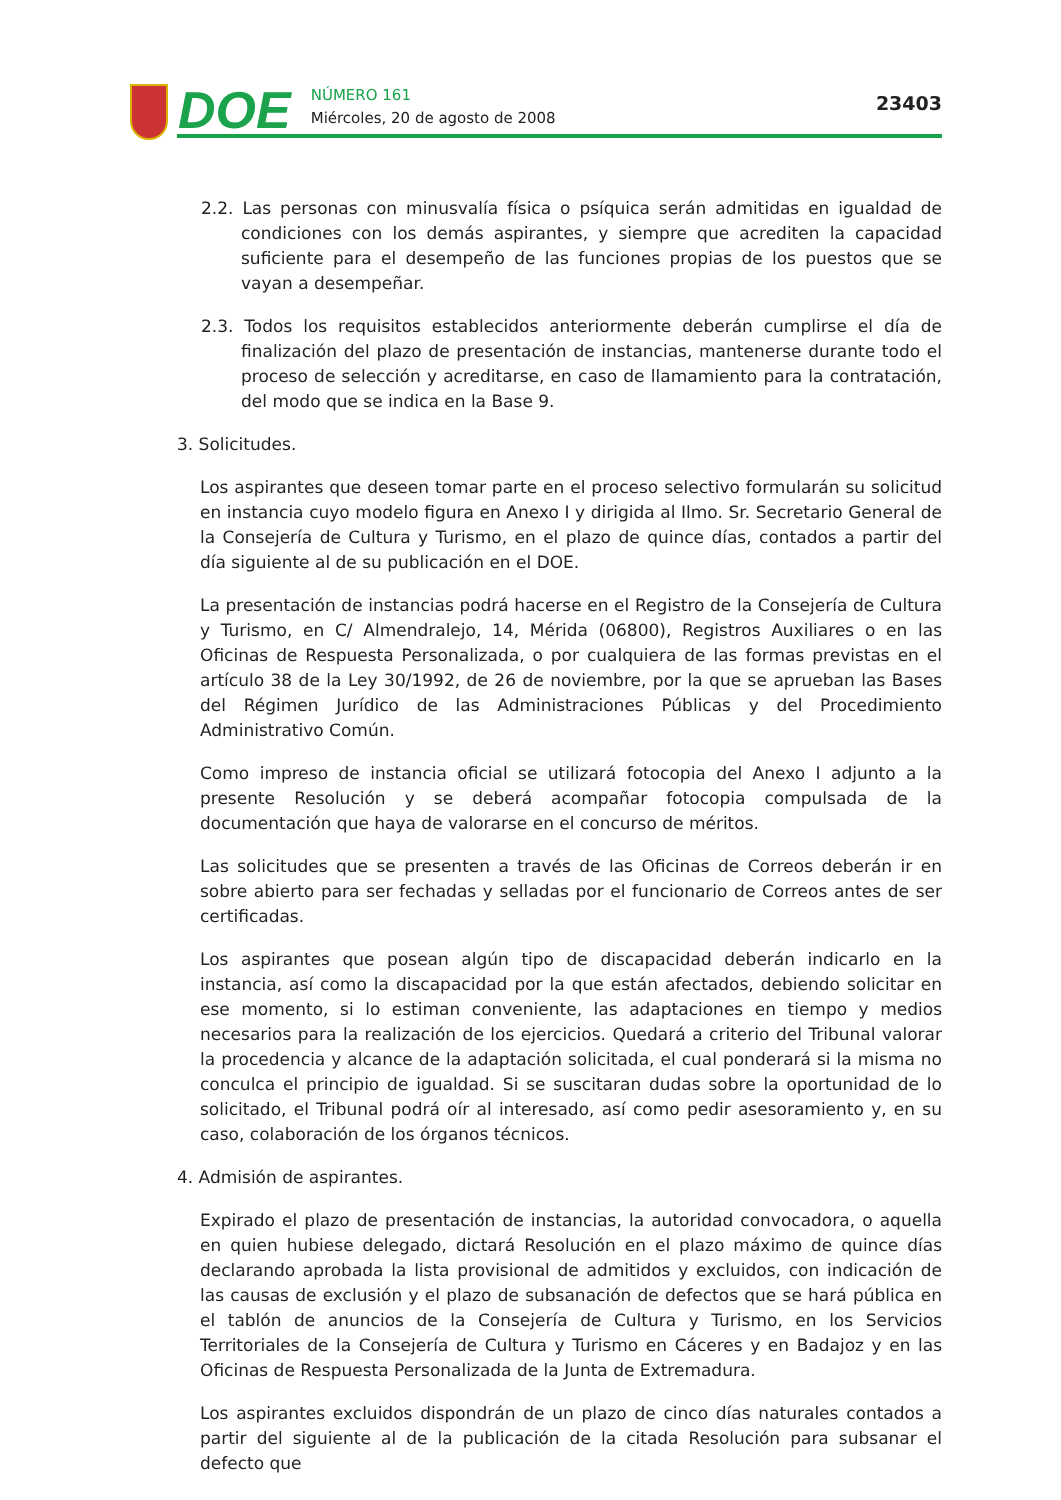DOE
NÚMERO 161
Miércoles, 20 de agosto de 2008
23403
2.2. Las personas con minusvalía física o psíquica serán admitidas en igualdad de condiciones con los demás aspirantes, y siempre que acrediten la capacidad suficiente para el desempeño de las funciones propias de los puestos que se vayan a desempeñar.
2.3. Todos los requisitos establecidos anteriormente deberán cumplirse el día de finalización del plazo de presentación de instancias, mantenerse durante todo el proceso de selección y acreditarse, en caso de llamamiento para la contratación, del modo que se indica en la Base 9.
3. Solicitudes.
Los aspirantes que deseen tomar parte en el proceso selectivo formularán su solicitud en instancia cuyo modelo figura en Anexo I y dirigida al Ilmo. Sr. Secretario General de la Consejería de Cultura y Turismo, en el plazo de quince días, contados a partir del día siguiente al de su publicación en el DOE.
La presentación de instancias podrá hacerse en el Registro de la Consejería de Cultura y Turismo, en C/ Almendralejo, 14, Mérida (06800), Registros Auxiliares o en las Oficinas de Respuesta Personalizada, o por cualquiera de las formas previstas en el artículo 38 de la Ley 30/1992, de 26 de noviembre, por la que se aprueban las Bases del Régimen Jurídico de las Administraciones Públicas y del Procedimiento Administrativo Común.
Como impreso de instancia oficial se utilizará fotocopia del Anexo I adjunto a la presente Resolución y se deberá acompañar fotocopia compulsada de la documentación que haya de valorarse en el concurso de méritos.
Las solicitudes que se presenten a través de las Oficinas de Correos deberán ir en sobre abierto para ser fechadas y selladas por el funcionario de Correos antes de ser certificadas.
Los aspirantes que posean algún tipo de discapacidad deberán indicarlo en la instancia, así como la discapacidad por la que están afectados, debiendo solicitar en ese momento, si lo estiman conveniente, las adaptaciones en tiempo y medios necesarios para la realización de los ejercicios. Quedará a criterio del Tribunal valorar la procedencia y alcance de la adaptación solicitada, el cual ponderará si la misma no conculca el principio de igualdad. Si se suscitaran dudas sobre la oportunidad de lo solicitado, el Tribunal podrá oír al interesado, así como pedir asesoramiento y, en su caso, colaboración de los órganos técnicos.
4. Admisión de aspirantes.
Expirado el plazo de presentación de instancias, la autoridad convocadora, o aquella en quien hubiese delegado, dictará Resolución en el plazo máximo de quince días declarando aprobada la lista provisional de admitidos y excluidos, con indicación de las causas de exclusión y el plazo de subsanación de defectos que se hará pública en el tablón de anuncios de la Consejería de Cultura y Turismo, en los Servicios Territoriales de la Consejería de Cultura y Turismo en Cáceres y en Badajoz y en las Oficinas de Respuesta Personalizada de la Junta de Extremadura.
Los aspirantes excluidos dispondrán de un plazo de cinco días naturales contados a partir del siguiente al de la publicación de la citada Resolución para subsanar el defecto que